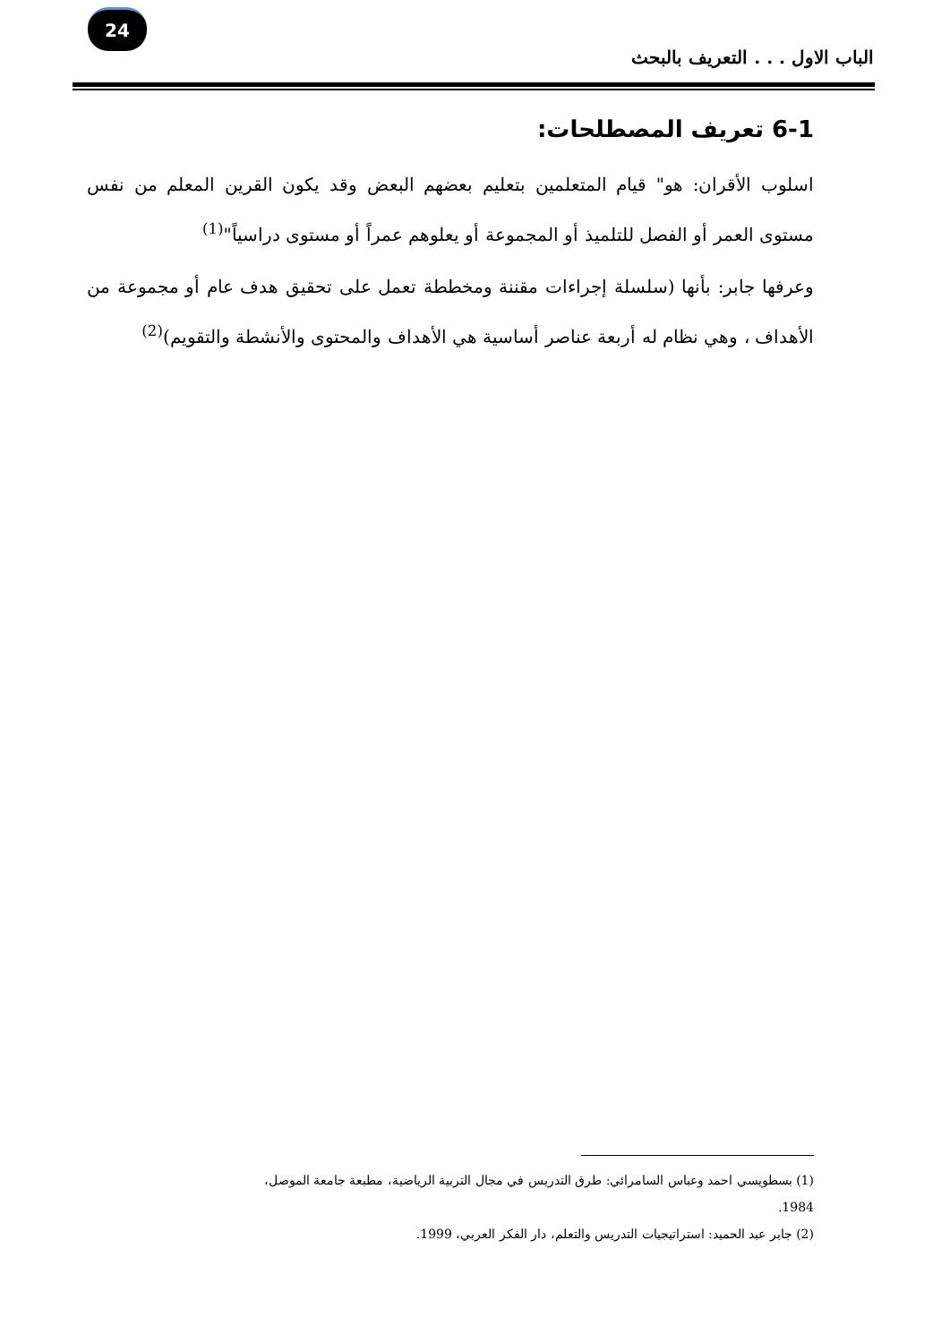24
الباب الاول . . . التعريف بالبحث
6-1 تعريف المصطلحات:
اسلوب الأقران: هو" قيام المتعلمين بتعليم بعضهم البعض وقد يكون القرين المعلم من نفس مستوى العمر أو الفصل للتلميذ أو المجموعة أو يعلوهم عمراً أو مستوى دراسياً"<sup>(1)</sup>
وعرفها جابر: بأنها (سلسلة إجراءات مقننة ومخططة تعمل على تحقيق هدف عام أو مجموعة من الأهداف ، وهي نظام له أربعة عناصر أساسية هي الأهداف والمحتوى والأنشطة والتقويم)<sup>(2)</sup>
(1) بسطويسي احمد وعباس السامرائي: طرق التدريس في مجال التربية الرياضية، مطبعة جامعة الموصل، 1984.
(2) جابر عبد الحميد: استراتيجيات التدريس والتعلم، دار الفكر العربي، 1999.